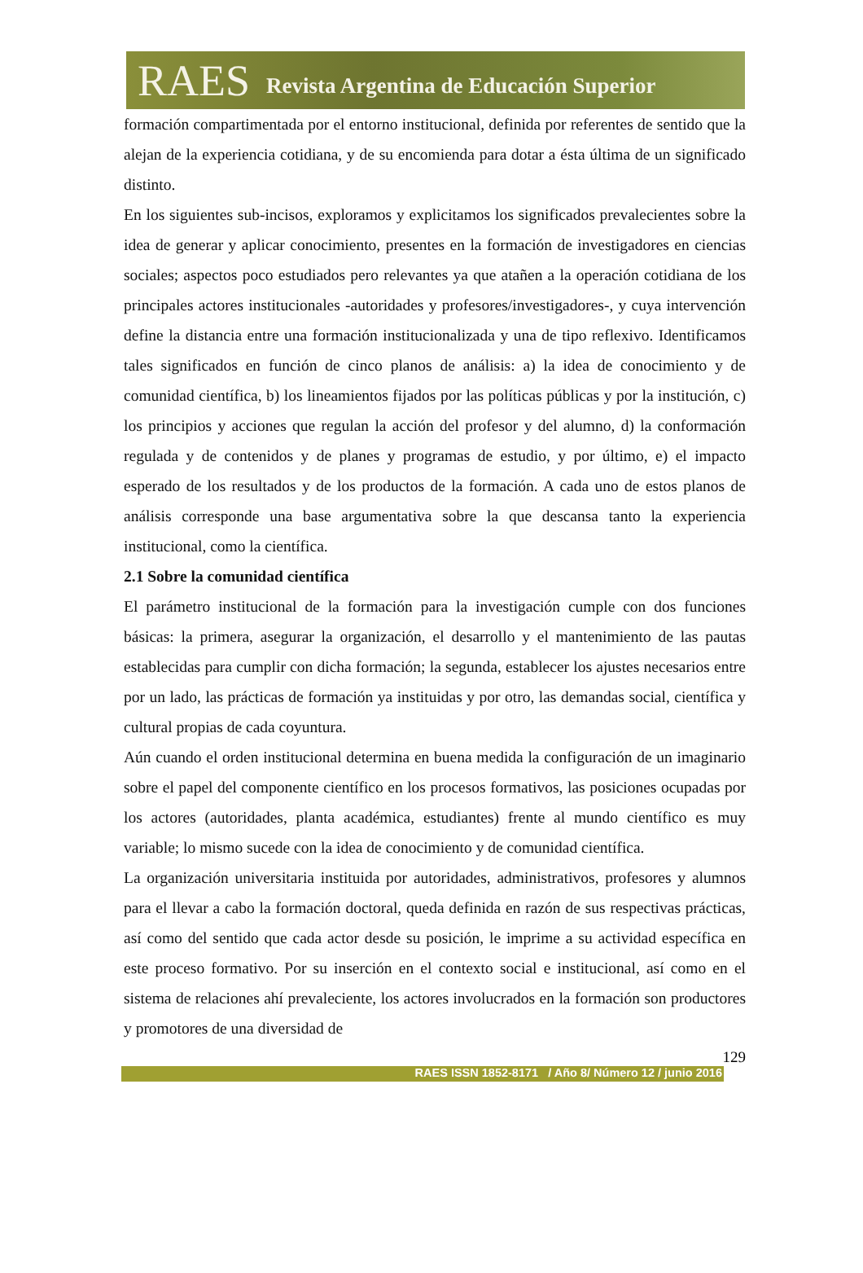RAES Revista Argentina de Educación Superior
formación compartimentada por el entorno institucional, definida por referentes de sentido que la alejan de la experiencia cotidiana, y de su encomienda para dotar a ésta última de un significado distinto.
En los siguientes sub-incisos, exploramos y explicitamos los significados prevalecientes sobre la idea de generar y aplicar conocimiento, presentes en la formación de investigadores en ciencias sociales; aspectos poco estudiados pero relevantes ya que atañen a la operación cotidiana de los principales actores institucionales -autoridades y profesores/investigadores-, y cuya intervención define la distancia entre una formación institucionalizada y una de tipo reflexivo. Identificamos tales significados en función de cinco planos de análisis: a) la idea de conocimiento y de comunidad científica, b) los lineamientos fijados por las políticas públicas y por la institución, c) los principios y acciones que regulan la acción del profesor y del alumno, d) la conformación regulada y de contenidos y de planes y programas de estudio, y por último, e) el impacto esperado de los resultados y de los productos de la formación. A cada uno de estos planos de análisis corresponde una base argumentativa sobre la que descansa tanto la experiencia institucional, como la científica.
2.1 Sobre la comunidad científica
El parámetro institucional de la formación para la investigación cumple con dos funciones básicas: la primera, asegurar la organización, el desarrollo y el mantenimiento de las pautas establecidas para cumplir con dicha formación; la segunda, establecer los ajustes necesarios entre por un lado, las prácticas de formación ya instituidas y por otro, las demandas social, científica y cultural propias de cada coyuntura.
Aún cuando el orden institucional determina en buena medida la configuración de un imaginario sobre el papel del componente científico en los procesos formativos, las posiciones ocupadas por los actores (autoridades, planta académica, estudiantes) frente al mundo científico es muy variable; lo mismo sucede con la idea de conocimiento y de comunidad científica.
La organización universitaria instituida por autoridades, administrativos, profesores y alumnos para el llevar a cabo la formación doctoral, queda definida en razón de sus respectivas prácticas, así como del sentido que cada actor desde su posición, le imprime a su actividad específica en este proceso formativo. Por su inserción en el contexto social e institucional, así como en el sistema de relaciones ahí prevaleciente, los actores involucrados en la formación son productores y promotores de una diversidad de
129
RAES ISSN 1852-8171 / Año 8/ Número 12 / junio 2016